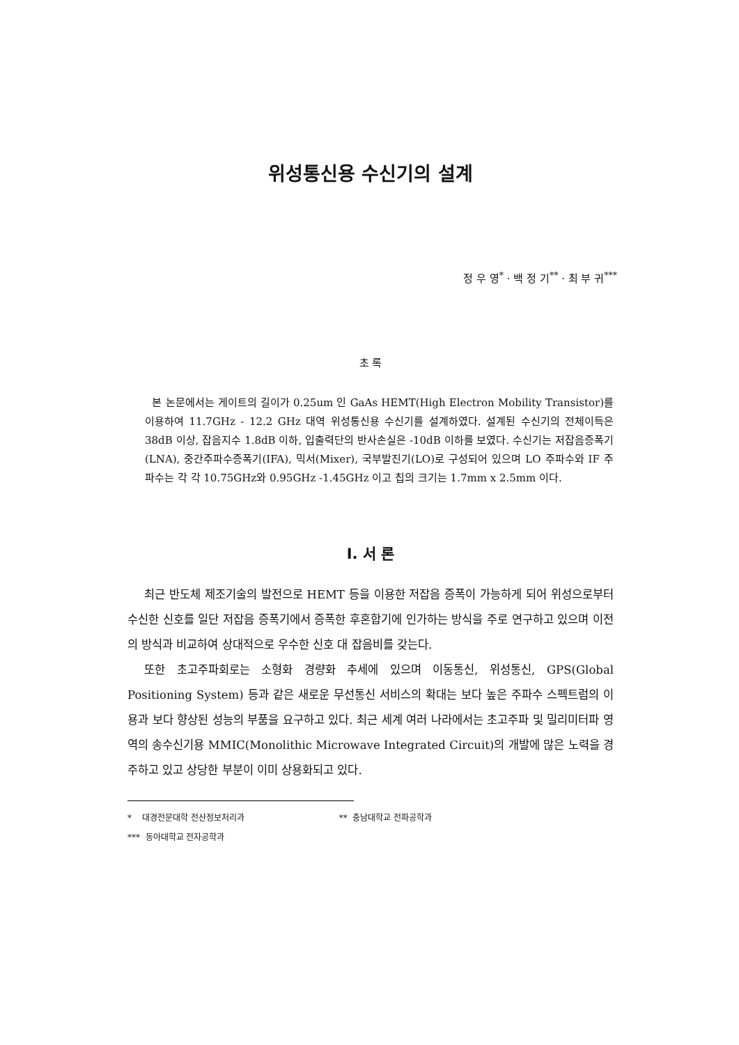위성통신용 수신기의 설계
정 우 영<sup>*</sup> · 백 정 기<sup>**</sup> · 최 부 귀<sup>***</sup>
초 록
본 논문에서는 게이트의 길이가 0.25um 인 GaAs HEMT(High Electron Mobility Transistor)를 이용하여 11.7GHz - 12.2 GHz 대역 위성통신용 수신기를 설계하였다. 설계된 수신기의 전체이득은 38dB 이상, 잡음지수 1.8dB 이하, 입출력단의 반사손실은 -10dB 이하를 보였다. 수신기는 저잡음증폭기(LNA), 중간주파수증폭기(IFA), 믹서(Mixer), 국부발진기(LO)로 구성되어 있으며 LO 주파수와 IF 주파수는 각 각 10.75GHz와 0.95GHz -1.45GHz 이고 칩의 크기는 1.7mm x 2.5mm 이다.
Ⅰ. 서 론
최근 반도체 제조기술의 발전으로 HEMT 등을 이용한 저잡음 증폭이 가능하게 되어 위성으로부터 수신한 신호를 일단 저잡음 증폭기에서 증폭한 후혼합기에 인가하는 방식을 주로 연구하고 있으며 이전의 방식과 비교하여 상대적으로 우수한 신호 대 잡음비를 갖는다.
또한 초고주파회로는 소형화 경량화 추세에 있으며 이동통신, 위성통신, GPS(Global Positioning System) 등과 같은 새로운 무선통신 서비스의 확대는 보다 높은 주파수 스펙트럼의 이용과 보다 향상된 성능의 부품을 요구하고 있다. 최근 세계 여러 나라에서는 초고주파 및 밀리미터파 영역의 송수신기용 MMIC(Monolithic Microwave Integrated Circuit)의 개발에 많은 노력을 경주하고 있고 상당한 부분이 이미 상용화되고 있다.
* 대경전문대학 전산정보처리과 ** 충남대학교 전파공학과
*** 동아대학교 전자공학과